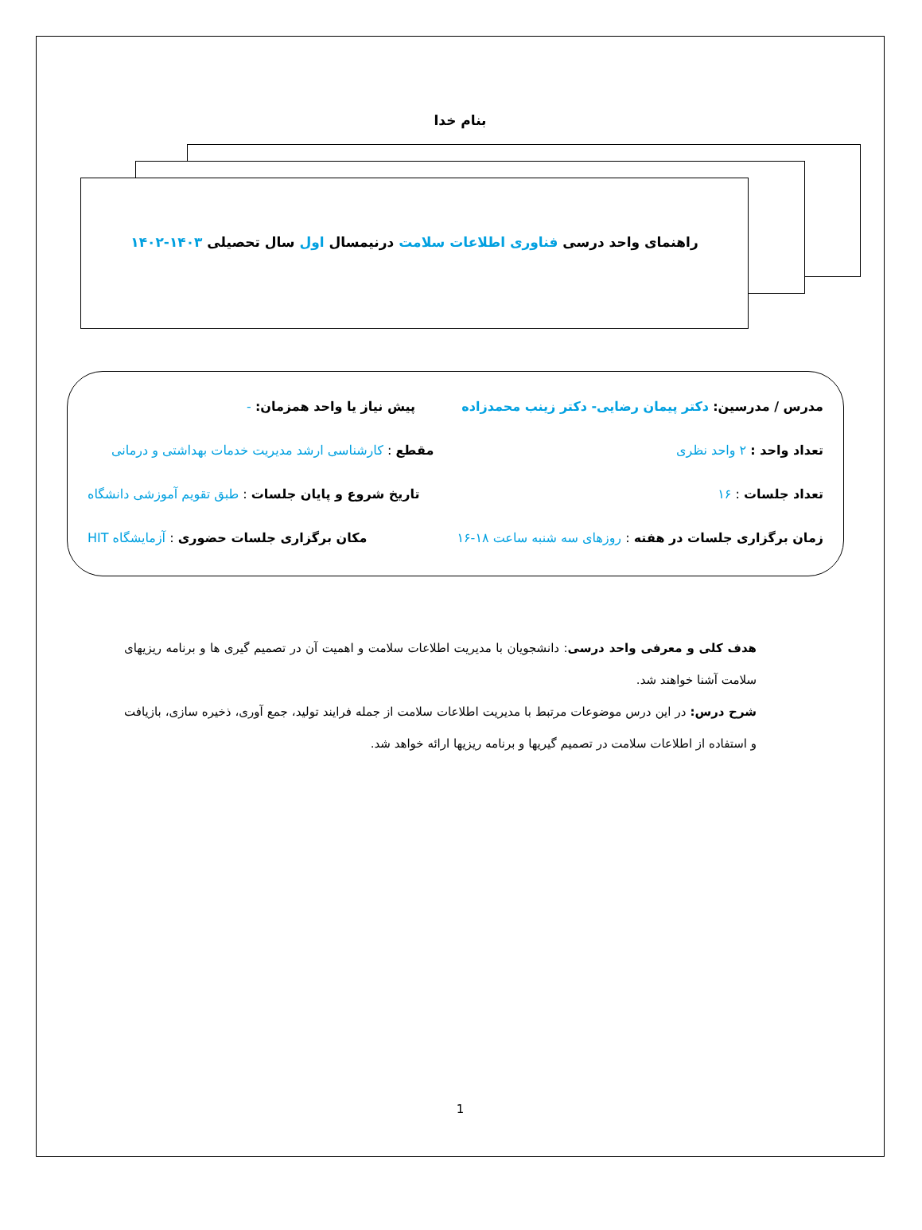بنام خدا
راهنمای واحد درسی فناوری اطلاعات سلامت درنیمسال اول سال تحصیلی ۱۴۰۳-۱۴۰۲
مدرس / مدرسین: دکتر پیمان رضایی- دکتر زینب محمدزاده پیش نیاز یا واحد همزمان: -
تعداد واحد : ۲ واحد نظری مقطع : کارشناسی ارشد مدیریت خدمات بهداشتی و درمانی
تعداد جلسات : ۱۶ تاریخ شروع و پایان جلسات : طبق تقویم آموزشی دانشگاه
زمان برگزاری جلسات در هفته : روزهای سه شنبه ساعت ۱۸-۱۶ مکان برگزاری جلسات حضوری : آزمایشگاه HIT
هدف کلی و معرفی واحد درسی: دانشجویان با مدیریت اطلاعات سلامت و اهمیت آن در تصمیم گیری ها و برنامه ریزیهای سلامت آشنا خواهند شد.
شرح درس: در این درس موضوعات مرتبط با مدیریت اطلاعات سلامت از جمله فرایند تولید، جمع آوری، ذخیره سازی، بازیافت و استفاده از اطلاعات سلامت در تصمیم گیریها و برنامه ریزیها ارائه خواهد شد.
1